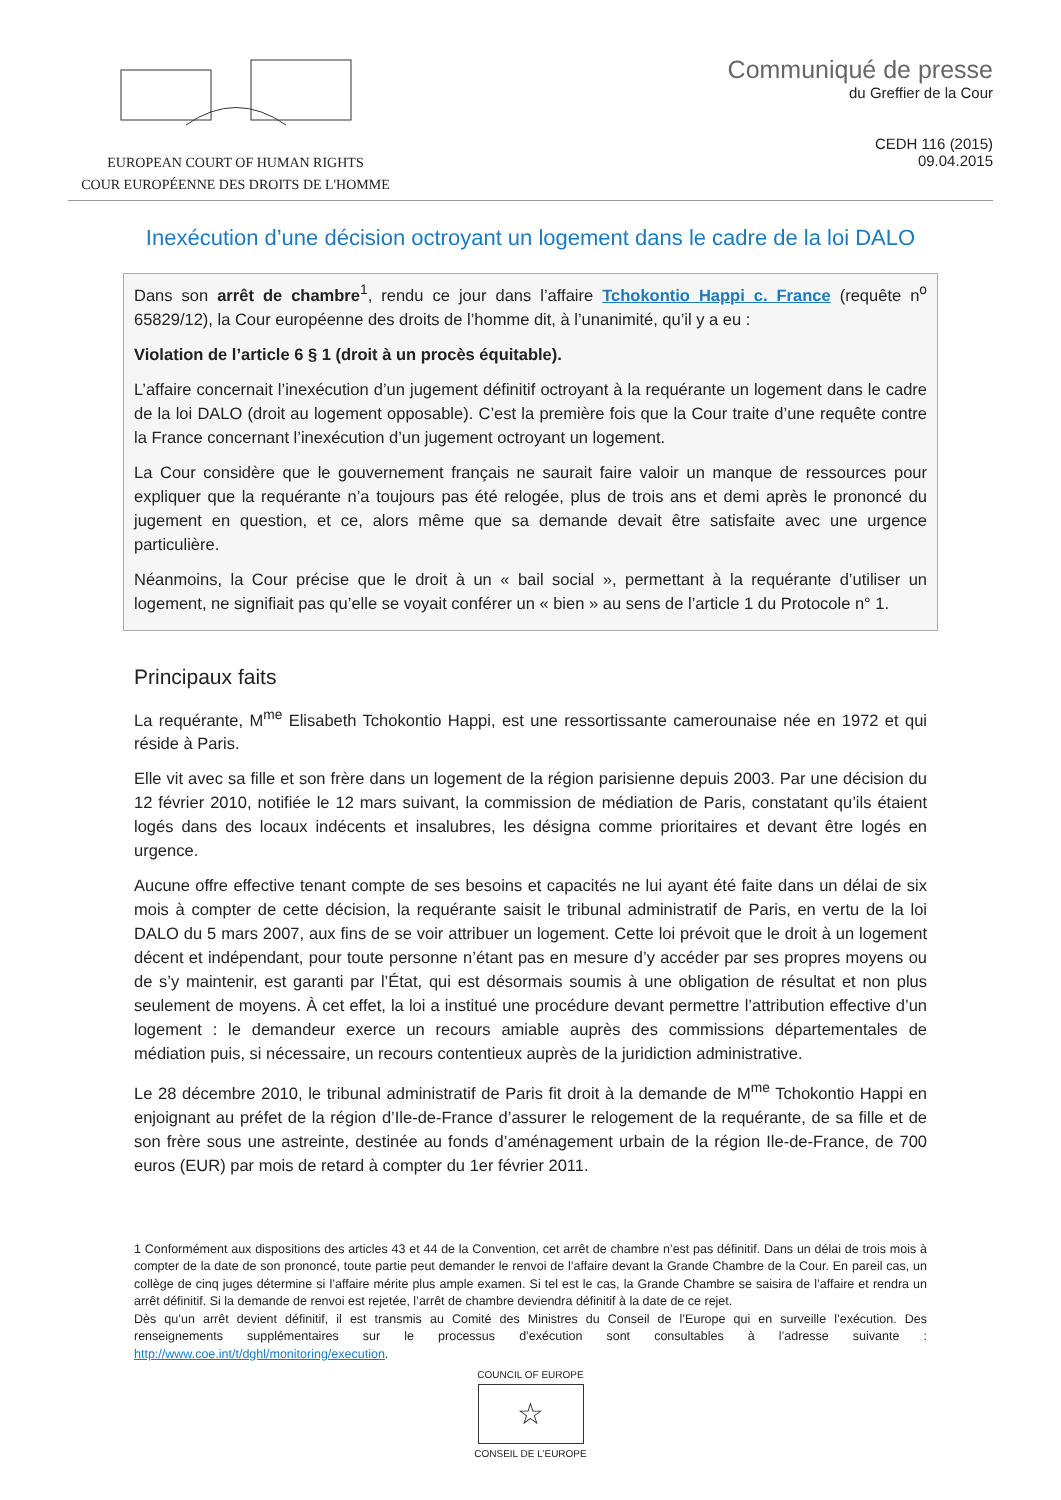EUROPEAN COURT OF HUMAN RIGHTS
COUR EUROPÉENNE DES DROITS DE L'HOMME
Communiqué de presse
du Greffier de la Cour
CEDH 116 (2015)
09.04.2015
Inexécution d’une décision octroyant un logement dans le cadre de la loi DALO
Dans son arrêt de chambre<sup>1</sup>, rendu ce jour dans l’affaire Tchokontio Happi c. France (requête n<sup>o</sup> 65829/12), la Cour européenne des droits de l’homme dit, à l’unanimité, qu’il y a eu :
Violation de l’article 6 § 1 (droit à un procès équitable).
L’affaire concernait l’inexécution d’un jugement définitif octroyant à la requérante un logement dans le cadre de la loi DALO (droit au logement opposable). C’est la première fois que la Cour traite d’une requête contre la France concernant l’inexécution d’un jugement octroyant un logement.
La Cour considère que le gouvernement français ne saurait faire valoir un manque de ressources pour expliquer que la requérante n’a toujours pas été relogée, plus de trois ans et demi après le prononcé du jugement en question, et ce, alors même que sa demande devait être satisfaite avec une urgence particulière.
Néanmoins, la Cour précise que le droit à un « bail social », permettant à la requérante d’utiliser un logement, ne signifiait pas qu’elle se voyait conférer un « bien » au sens de l’article 1 du Protocole n° 1.
Principaux faits
La requérante, M<sup>me</sup> Elisabeth Tchokontio Happi, est une ressortissante camerounaise née en 1972 et qui réside à Paris.
Elle vit avec sa fille et son frère dans un logement de la région parisienne depuis 2003. Par une décision du 12 février 2010, notifiée le 12 mars suivant, la commission de médiation de Paris, constatant qu’ils étaient logés dans des locaux indécents et insalubres, les désigna comme prioritaires et devant être logés en urgence.
Aucune offre effective tenant compte de ses besoins et capacités ne lui ayant été faite dans un délai de six mois à compter de cette décision, la requérante saisit le tribunal administratif de Paris, en vertu de la loi DALO du 5 mars 2007, aux fins de se voir attribuer un logement. Cette loi prévoit que le droit à un logement décent et indépendant, pour toute personne n’étant pas en mesure d’y accéder par ses propres moyens ou de s’y maintenir, est garanti par l’État, qui est désormais soumis à une obligation de résultat et non plus seulement de moyens. À cet effet, la loi a institué une procédure devant permettre l’attribution effective d’un logement : le demandeur exerce un recours amiable auprès des commissions départementales de médiation puis, si nécessaire, un recours contentieux auprès de la juridiction administrative.
Le 28 décembre 2010, le tribunal administratif de Paris fit droit à la demande de M<sup>me</sup> Tchokontio Happi en enjoignant au préfet de la région d’Ile-de-France d’assurer le relogement de la requérante, de sa fille et de son frère sous une astreinte, destinée au fonds d’aménagement urbain de la région Ile-de-France, de 700 euros (EUR) par mois de retard à compter du 1er février 2011.
1 Conformément aux dispositions des articles 43 et 44 de la Convention, cet arrêt de chambre n’est pas définitif. Dans un délai de trois mois à compter de la date de son prononcé, toute partie peut demander le renvoi de l’affaire devant la Grande Chambre de la Cour. En pareil cas, un collège de cinq juges détermine si l’affaire mérite plus ample examen. Si tel est le cas, la Grande Chambre se saisira de l’affaire et rendra un arrêt définitif. Si la demande de renvoi est rejetée, l’arrêt de chambre deviendra définitif à la date de ce rejet.
Dès qu’un arrêt devient définitif, il est transmis au Comité des Ministres du Conseil de l’Europe qui en surveille l’exécution. Des renseignements supplémentaires sur le processus d’exécution sont consultables à l’adresse suivante : http://www.coe.int/t/dghl/monitoring/execution.
COUNCIL OF EUROPE
☆
CONSEIL DE L’EUROPE